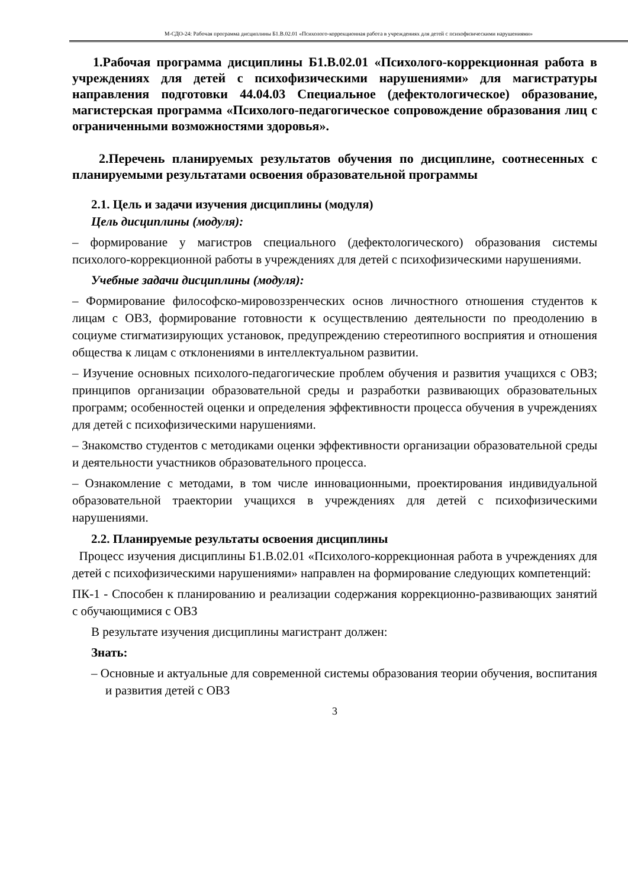М-СДО-24: Рабочая программа дисциплины Б1.В.02.01 «Психолого-коррекционная работа в учреждениях для детей с психофизическими нарушениями»
1.Рабочая программа дисциплины Б1.В.02.01 «Психолого-коррекционная работа в учреждениях для детей с психофизическими нарушениями» для магистратуры направления подготовки 44.04.03 Специальное (дефектологическое) образование, магистерская программа «Психолого-педагогическое сопровождение образования лиц с ограниченными возможностями здоровья».
2.Перечень планируемых результатов обучения по дисциплине, соотнесенных с планируемыми результатами освоения образовательной программы
2.1. Цель и задачи изучения дисциплины (модуля)
Цель дисциплины (модуля):
– формирование у магистров специального (дефектологического) образования системы психолого-коррекционной работы в учреждениях для детей с психофизическими нарушениями.
Учебные задачи дисциплины (модуля):
– Формирование философско-мировоззренческих основ личностного отношения студентов к лицам с ОВЗ, формирование готовности к осуществлению деятельности по преодолению в социуме стигматизирующих установок, предупреждению стереотипного восприятия и отношения общества к лицам с отклонениями в интеллектуальном развитии.
– Изучение основных психолого-педагогические проблем обучения и развития учащихся с ОВЗ; принципов организации образовательной среды и разработки развивающих образовательных программ; особенностей оценки и определения эффективности процесса обучения в учреждениях для детей с психофизическими нарушениями.
– Знакомство студентов с методиками оценки эффективности организации образовательной среды и деятельности участников образовательного процесса.
– Ознакомление с методами, в том числе инновационными, проектирования индивидуальной образовательной траектории учащихся в учреждениях для детей с психофизическими нарушениями.
2.2. Планируемые результаты освоения дисциплины
Процесс изучения дисциплины Б1.В.02.01 «Психолого-коррекционная работа в учреждениях для детей с психофизическими нарушениями» направлен на формирование следующих компетенций:
ПК-1 - Способен к планированию и реализации содержания коррекционно-развивающих занятий с обучающимися с ОВЗ
В результате изучения дисциплины магистрант должен:
Знать:
– Основные и актуальные для современной системы образования теории обучения, воспитания и развития детей с ОВЗ
3